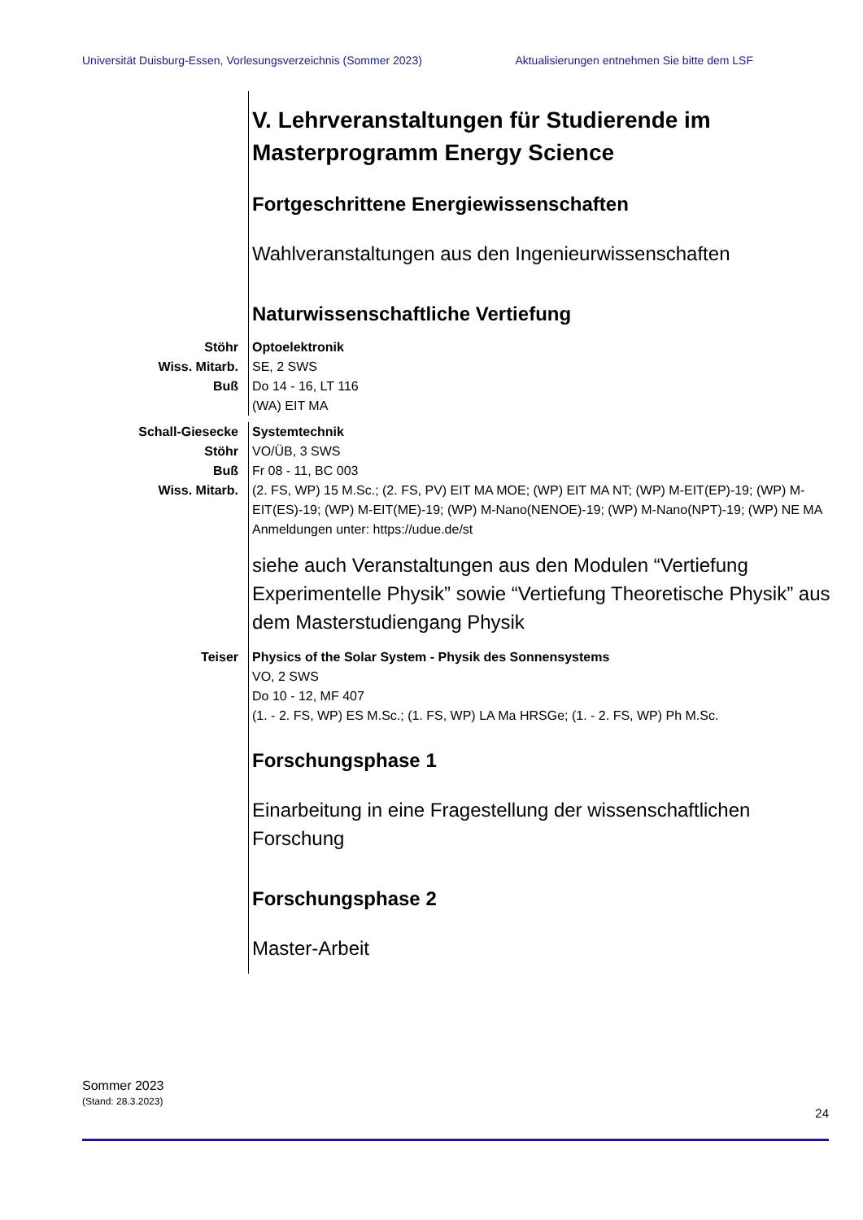Universität Duisburg-Essen, Vorlesungsverzeichnis (Sommer 2023) Aktualisierungen entnehmen Sie bitte dem LSF
V. Lehrveranstaltungen für Studierende im Masterprogramm Energy Science
Fortgeschrittene Energiewissenschaften
Wahlveranstaltungen aus den Ingenieurwissenschaften
Naturwissenschaftliche Vertiefung
Stöhr
Wiss. Mitarb.
Buß
Optoelektronik
SE, 2 SWS
Do 14 - 16, LT 116
(WA) EIT MA
Schall-Giesecke
Stöhr
Buß
Wiss. Mitarb.
Systemtechnik
VO/ÜB, 3 SWS
Fr 08 - 11, BC 003
(2. FS, WP) 15 M.Sc.; (2. FS, PV) EIT MA MOE; (WP) EIT MA NT; (WP) M-EIT(EP)-19; (WP) M-EIT(ES)-19; (WP) M-EIT(ME)-19; (WP) M-Nano(NENOE)-19; (WP) M-Nano(NPT)-19; (WP) NE MA
Anmeldungen unter: https://udue.de/st
siehe auch Veranstaltungen aus den Modulen “Vertiefung Experimentelle Physik” sowie “Vertiefung Theoretische Physik” aus dem Masterstudiengang Physik
Teiser Physics of the Solar System - Physik des Sonnensystems
VO, 2 SWS
Do 10 - 12, MF 407
(1. - 2. FS, WP) ES M.Sc.; (1. FS, WP) LA Ma HRSGe; (1. - 2. FS, WP) Ph M.Sc.
Forschungsphase 1
Einarbeitung in eine Fragestellung der wissenschaftlichen Forschung
Forschungsphase 2
Master-Arbeit
Sommer 2023
(Stand: 28.3.2023)
24